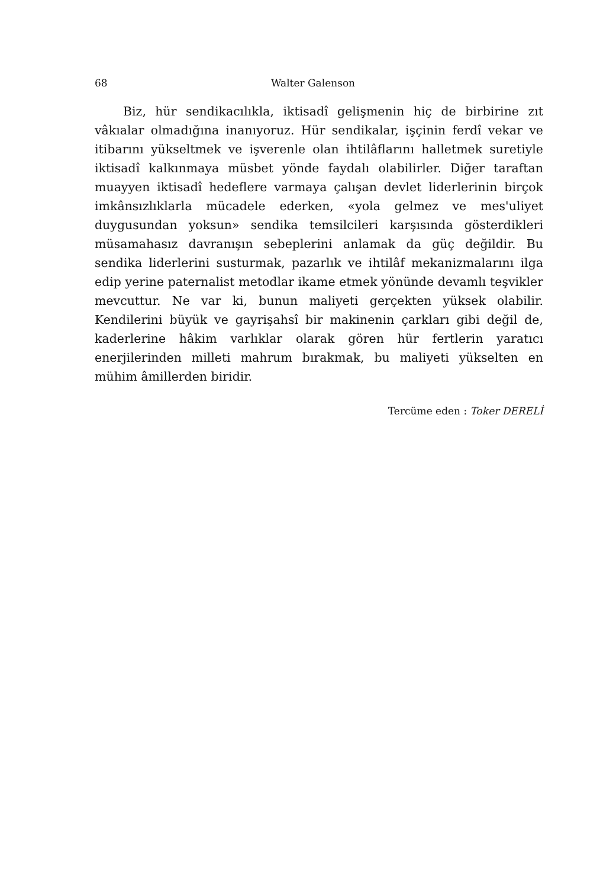68 Walter Galenson
Biz, hür sendikacılıkla, iktisadî gelişmenin hiç de birbirine zıt vâkıalar olmadığına inanıyoruz. Hür sendikalar, işçinin ferdî vekar ve itibarını yükseltmek ve işverenle olan ihtilâflarını halletmek suretiyle iktisadî kalkınmaya müsbet yönde faydalı olabilirler. Diğer taraftan muayyen iktisadî hedeflere varmaya çalışan devlet liderlerinin birçok imkânsızlıklarla mücadele ederken, «yola gelmez ve mes'uliyet duygusundan yoksun» sendika temsilcileri karşısında gösterdikleri müsamahasız davranışın sebeplerini anlamak da güç değildir. Bu sendika liderlerini susturmak, pazarlık ve ihtilâf mekanizmalarını ilga edip yerine paternalist metodlar ikame etmek yönünde devamlı teşvikler mevcuttur. Ne var ki, bunun maliyeti gerçekten yüksek olabilir. Kendilerini büyük ve gayrişahsî bir makinenin çarkları gibi değil de, kaderlerine hâkim varlıklar olarak gören hür fertlerin yaratıcı enerjilerinden milleti mahrum bırakmak, bu maliyeti yükselten en mühim âmillerden biridir.
Tercüme eden : Toker DERELİ